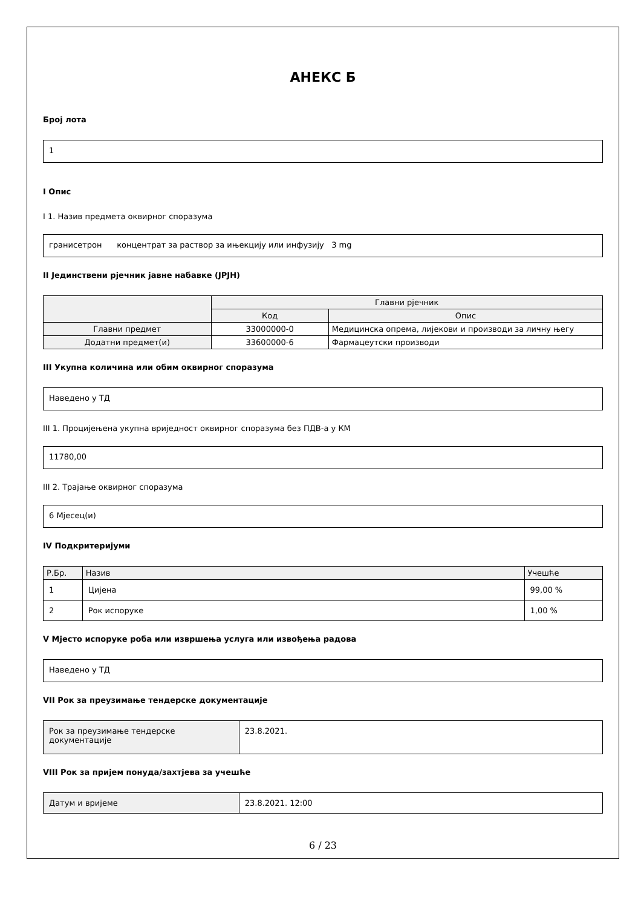АНЕКС Б
Број лота
1
I Опис
I 1. Назив предмета оквирног споразума
гранисетрон концентрат за раствор за ињекцију или инфузију 3 mg
II Јединствени рјечник јавне набавке (ЈРЈН)
| | Главни рјечник | |
| --- | --- | --- |
| | Код | Опис |
| Главни предмет | 33000000-0 | Медицинска опрема, лијекови и производи за личну његу |
| Додатни предмет(и) | 33600000-6 | Фармацеутски производи |
III Укупна количина или обим оквирног споразума
Наведено у ТД
III 1. Процијењена укупна вриједност оквирног споразума без ПДВ-а у КМ
11780,00
III 2. Трајање оквирног споразума
6 Мјесец(и)
IV Подкритеријуми
| Р.Бр. | Назив | Учешће |
| --- | --- | --- |
| 1 | Цијена | 99,00 % |
| 2 | Рок испоруке | 1,00 % |
V Мјесто испоруке роба или извршења услуга или извођења радова
Наведено у ТД
VII Рок за преузимање тендерске документације
| Рок за преузимање тендерске документације | 23.8.2021. |
VIII Рок за пријем понуда/захтјева за учешће
| Датум и вријеме | 23.8.2021. 12:00 |
6 / 23